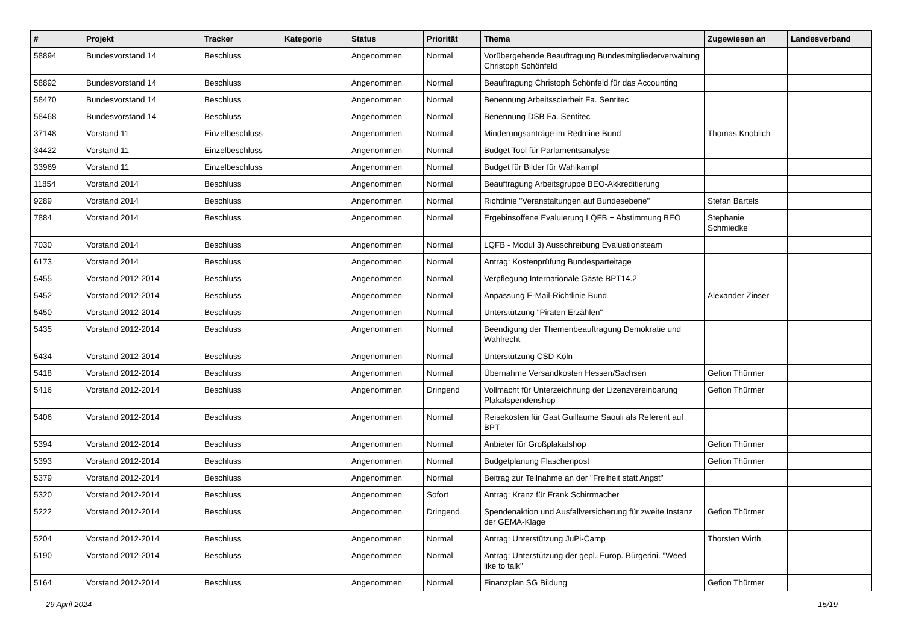| # | Projekt | Tracker | Kategorie | Status | Priorität | Thema | Zugewiesen an | Landesverband |
| --- | --- | --- | --- | --- | --- | --- | --- | --- |
| 58894 | Bundesvorstand 14 | Beschluss | | Angenommen | Normal | Vorübergehende Beauftragung Bundesmitgliederverwaltung Christoph Schönfeld | | |
| 58892 | Bundesvorstand 14 | Beschluss | | Angenommen | Normal | Beauftragung Christoph Schönfeld für das Accounting | | |
| 58470 | Bundesvorstand 14 | Beschluss | | Angenommen | Normal | Benennung Arbeitsscierheit Fa. Sentitec | | |
| 58468 | Bundesvorstand 14 | Beschluss | | Angenommen | Normal | Benennung DSB Fa. Sentitec | | |
| 37148 | Vorstand 11 | Einzelbeschluss | | Angenommen | Normal | Minderungsanträge im Redmine Bund | Thomas Knoblich | |
| 34422 | Vorstand 11 | Einzelbeschluss | | Angenommen | Normal | Budget Tool für Parlamentsanalyse | | |
| 33969 | Vorstand 11 | Einzelbeschluss | | Angenommen | Normal | Budget für Bilder für Wahlkampf | | |
| 11854 | Vorstand 2014 | Beschluss | | Angenommen | Normal | Beauftragung Arbeitsgruppe BEO-Akkreditierung | | |
| 9289 | Vorstand 2014 | Beschluss | | Angenommen | Normal | Richtlinie "Veranstaltungen auf Bundesebene" | Stefan Bartels | |
| 7884 | Vorstand 2014 | Beschluss | | Angenommen | Normal | Ergebinsoffene Evaluierung LQFB + Abstimmung BEO | Stephanie Schmiedke | |
| 7030 | Vorstand 2014 | Beschluss | | Angenommen | Normal | LQFB - Modul 3) Ausschreibung Evaluationsteam | | |
| 6173 | Vorstand 2014 | Beschluss | | Angenommen | Normal | Antrag: Kostenprüfung Bundesparteitage | | |
| 5455 | Vorstand 2012-2014 | Beschluss | | Angenommen | Normal | Verpflegung Internationale Gäste BPT14.2 | | |
| 5452 | Vorstand 2012-2014 | Beschluss | | Angenommen | Normal | Anpassung E-Mail-Richtlinie Bund | Alexander Zinser | |
| 5450 | Vorstand 2012-2014 | Beschluss | | Angenommen | Normal | Unterstützung "Piraten Erzählen" | | |
| 5435 | Vorstand 2012-2014 | Beschluss | | Angenommen | Normal | Beendigung der Themenbeauftragung Demokratie und Wahlrecht | | |
| 5434 | Vorstand 2012-2014 | Beschluss | | Angenommen | Normal | Unterstützung CSD Köln | | |
| 5418 | Vorstand 2012-2014 | Beschluss | | Angenommen | Normal | Übernahme Versandkosten Hessen/Sachsen | Gefion Thürmer | |
| 5416 | Vorstand 2012-2014 | Beschluss | | Angenommen | Dringend | Vollmacht für Unterzeichnung der Lizenzvereinbarung Plakatspendenshop | Gefion Thürmer | |
| 5406 | Vorstand 2012-2014 | Beschluss | | Angenommen | Normal | Reisekosten für Gast Guillaume Saouli als Referent auf BPT | | |
| 5394 | Vorstand 2012-2014 | Beschluss | | Angenommen | Normal | Anbieter für Großplakatshop | Gefion Thürmer | |
| 5393 | Vorstand 2012-2014 | Beschluss | | Angenommen | Normal | Budgetplanung Flaschenpost | Gefion Thürmer | |
| 5379 | Vorstand 2012-2014 | Beschluss | | Angenommen | Normal | Beitrag zur Teilnahme an der "Freiheit statt Angst" | | |
| 5320 | Vorstand 2012-2014 | Beschluss | | Angenommen | Sofort | Antrag: Kranz für Frank Schirrmacher | | |
| 5222 | Vorstand 2012-2014 | Beschluss | | Angenommen | Dringend | Spendenaktion und Ausfallversicherung für zweite Instanz der GEMA-Klage | Gefion Thürmer | |
| 5204 | Vorstand 2012-2014 | Beschluss | | Angenommen | Normal | Antrag: Unterstützung JuPi-Camp | Thorsten Wirth | |
| 5190 | Vorstand 2012-2014 | Beschluss | | Angenommen | Normal | Antrag: Unterstützung der gepl. Europ. Bürgerini. "Weed like to talk" | | |
| 5164 | Vorstand 2012-2014 | Beschluss | | Angenommen | Normal | Finanzplan SG Bildung | Gefion Thürmer | |
29 April 2024 15/19